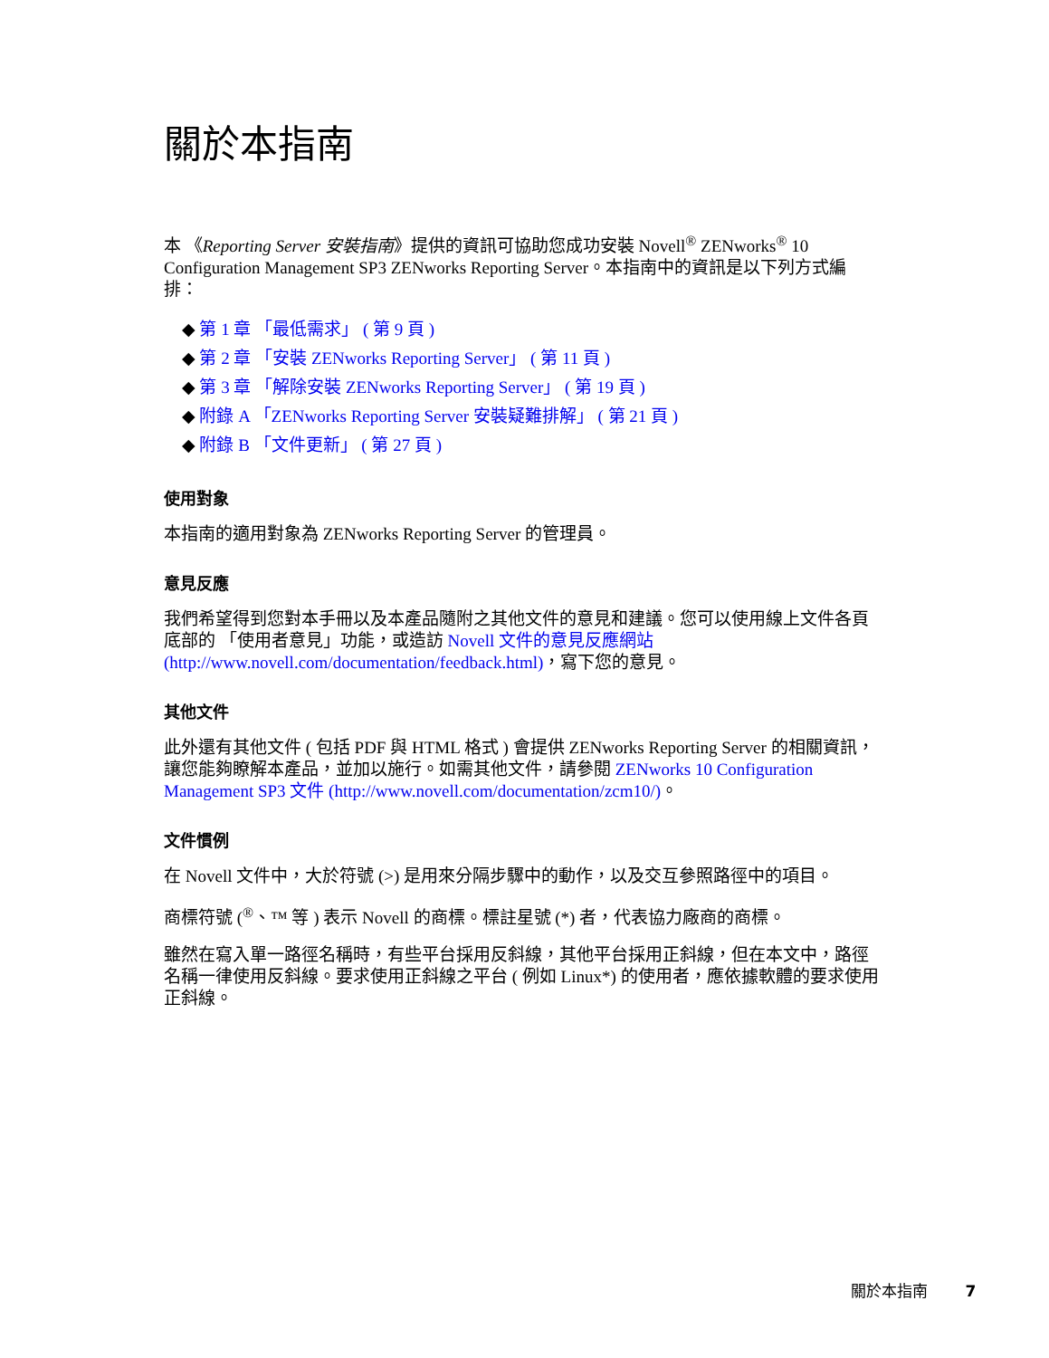關於本指南
本 《Reporting Server 安裝指南》提供的資訊可協助您成功安裝 Novell<sup>®</sup> ZENworks<sup>®</sup> 10 Configuration Management SP3 ZENworks Reporting Server。本指南中的資訊是以下列方式編排：
◆ 第 1 章 「最低需求」 ( 第 9 頁 )
◆ 第 2 章 「安裝 ZENworks Reporting Server」 ( 第 11 頁 )
◆ 第 3 章 「解除安裝 ZENworks Reporting Server」 ( 第 19 頁 )
◆ 附錄 A 「ZENworks Reporting Server 安裝疑難排解」 ( 第 21 頁 )
◆ 附錄 B 「文件更新」 ( 第 27 頁 )
使用對象
本指南的適用對象為 ZENworks Reporting Server 的管理員。
意見反應
我們希望得到您對本手冊以及本產品隨附之其他文件的意見和建議。您可以使用線上文件各頁底部的 「使用者意見」功能，或造訪 Novell 文件的意見反應網站 (http://www.novell.com/documentation/feedback.html)，寫下您的意見。
其他文件
此外還有其他文件 ( 包括 PDF 與 HTML 格式 ) 會提供 ZENworks Reporting Server 的相關資訊，讓您能夠瞭解本產品，並加以施行。如需其他文件，請參閱 ZENworks 10 Configuration Management SP3 文件 (http://www.novell.com/documentation/zcm10/)。
文件慣例
在 Novell 文件中，大於符號 (>) 是用來分隔步驟中的動作，以及交互參照路徑中的項目。
商標符號 (<sup>®</sup>、™ 等 ) 表示 Novell 的商標。標註星號 (*) 者，代表協力廠商的商標。
雖然在寫入單一路徑名稱時，有些平台採用反斜線，其他平台採用正斜線，但在本文中，路徑名稱一律使用反斜線。要求使用正斜線之平台 ( 例如 Linux*) 的使用者，應依據軟體的要求使用正斜線。
關於本指南 7